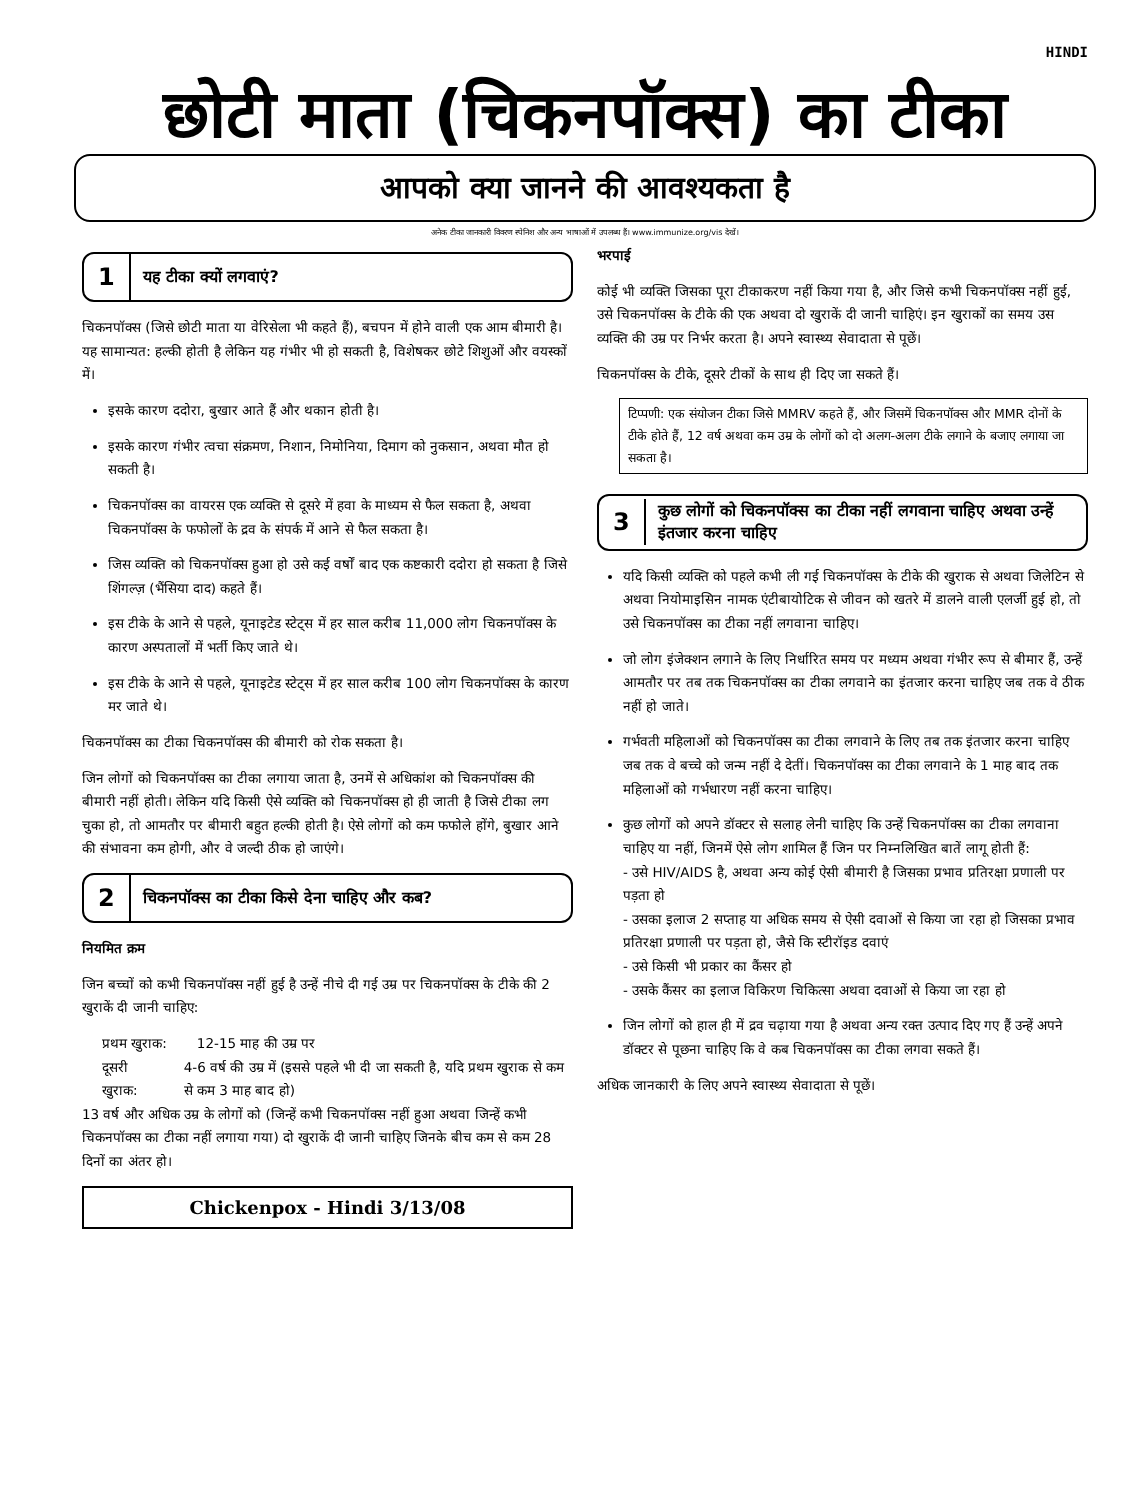HINDI
छोटी माता (चिकनपॉक्स) का टीका
आपको क्या जानने की आवश्यकता है
अनेक टीका जानकारी विवरण स्पेनिश और अन्य भाषाओं में उपलब्ध हैं। www.immunize.org/vis देखें।
1 यह टीका क्यों लगवाएं?
चिकनपॉक्स (जिसे छोटी माता या वेरिसेला भी कहते हैं), बचपन में होने वाली एक आम बीमारी है। यह सामान्यत: हल्की होती है लेकिन यह गंभीर भी हो सकती है, विशेषकर छोटे शिशुओं और वयस्कों में।
इसके कारण ददोरा, बुखार आते हैं और थकान होती है।
इसके कारण गंभीर त्वचा संक्रमण, निशान, निमोनिया, दिमाग को नुकसान, अथवा मौत हो सकती है।
चिकनपॉक्स का वायरस एक व्यक्ति से दूसरे में हवा के माध्यम से फैल सकता है, अथवा चिकनपॉक्स के फफोलों के द्रव के संपर्क में आने से फैल सकता है।
जिस व्यक्ति को चिकनपॉक्स हुआ हो उसे कई वर्षों बाद एक कष्टकारी ददोरा हो सकता है जिसे शिंगल्ज़ (भैंसिया दाद) कहते हैं।
इस टीके के आने से पहले, यूनाइटेड स्टेट्स में हर साल करीब 11,000 लोग चिकनपॉक्स के कारण अस्पतालों में भर्ती किए जाते थे।
इस टीके के आने से पहले, यूनाइटेड स्टेट्स में हर साल करीब 100 लोग चिकनपॉक्स के कारण मर जाते थे।
चिकनपॉक्स का टीका चिकनपॉक्स की बीमारी को रोक सकता है।
जिन लोगों को चिकनपॉक्स का टीका लगाया जाता है, उनमें से अधिकांश को चिकनपॉक्स की बीमारी नहीं होती। लेकिन यदि किसी ऐसे व्यक्ति को चिकनपॉक्स हो ही जाती है जिसे टीका लग चुका हो, तो आमतौर पर बीमारी बहुत हल्की होती है। ऐसे लोगों को कम फफोले होंगे, बुखार आने की संभावना कम होगी, और वे जल्दी ठीक हो जाएंगे।
2 चिकनपॉक्स का टीका किसे देना चाहिए और कब?
नियमित क्रम
जिन बच्चों को कभी चिकनपॉक्स नहीं हुई है उन्हें नीचे दी गई उम्र पर चिकनपॉक्स के टीके की 2 खुराकें दी जानी चाहिए:
प्रथम खुराक: 12-15 माह की उम्र पर
दूसरी खुराक: 4-6 वर्ष की उम्र में (इससे पहले भी दी जा सकती है, यदि प्रथम खुराक से कम से कम 3 माह बाद हो)
13 वर्ष और अधिक उम्र के लोगों को (जिन्हें कभी चिकनपॉक्स नहीं हुआ अथवा जिन्हें कभी चिकनपॉक्स का टीका नहीं लगाया गया) दो खुराकें दी जानी चाहिए जिनके बीच कम से कम 28 दिनों का अंतर हो।
Chickenpox - Hindi 3/13/08
भरपाई
कोई भी व्यक्ति जिसका पूरा टीकाकरण नहीं किया गया है, और जिसे कभी चिकनपॉक्स नहीं हुई, उसे चिकनपॉक्स के टीके की एक अथवा दो खुराकें दी जानी चाहिएं। इन खुराकों का समय उस व्यक्ति की उम्र पर निर्भर करता है। अपने स्वास्थ्य सेवादाता से पूछें।
चिकनपॉक्स के टीके, दूसरे टीकों के साथ ही दिए जा सकते हैं।
टिप्पणी: एक संयोजन टीका जिसे MMRV कहते हैं, और जिसमें चिकनपॉक्स और MMR दोनों के टीके होते हैं, 12 वर्ष अथवा कम उम्र के लोगों को दो अलग-अलग टीके लगाने के बजाए लगाया जा सकता है।
3 कुछ लोगों को चिकनपॉक्स का टीका नहीं लगवाना चाहिए अथवा उन्हें इंतजार करना चाहिए
यदि किसी व्यक्ति को पहले कभी ली गई चिकनपॉक्स के टीके की खुराक से अथवा जिलेटिन से अथवा नियोमाइसिन नामक एंटीबायोटिक से जीवन को खतरे में डालने वाली एलर्जी हुई हो, तो उसे चिकनपॉक्स का टीका नहीं लगवाना चाहिए।
जो लोग इंजेक्शन लगाने के लिए निर्धारित समय पर मध्यम अथवा गंभीर रूप से बीमार हैं, उन्हें आमतौर पर तब तक चिकनपॉक्स का टीका लगवाने का इंतजार करना चाहिए जब तक वे ठीक नहीं हो जाते।
गर्भवती महिलाओं को चिकनपॉक्स का टीका लगवाने के लिए तब तक इंतजार करना चाहिए जब तक वे बच्चे को जन्म नहीं दे देतीं। चिकनपॉक्स का टीका लगवाने के 1 माह बाद तक महिलाओं को गर्भधारण नहीं करना चाहिए।
कुछ लोगों को अपने डॉक्टर से सलाह लेनी चाहिए कि उन्हें चिकनपॉक्स का टीका लगवाना चाहिए या नहीं, जिनमें ऐसे लोग शामिल हैं जिन पर निम्नलिखित बातें लागू होती हैं:
- उसे HIV/AIDS है, अथवा अन्य कोई ऐसी बीमारी है जिसका प्रभाव प्रतिरक्षा प्रणाली पर पड़ता हो
- उसका इलाज 2 सप्ताह या अधिक समय से ऐसी दवाओं से किया जा रहा हो जिसका प्रभाव प्रतिरक्षा प्रणाली पर पड़ता हो, जैसे कि स्टीरॉइड दवाएं
- उसे किसी भी प्रकार का कैंसर हो
- उसके कैंसर का इलाज विकिरण चिकित्सा अथवा दवाओं से किया जा रहा हो
जिन लोगों को हाल ही में द्रव चढ़ाया गया है अथवा अन्य रक्त उत्पाद दिए गए हैं उन्हें अपने डॉक्टर से पूछना चाहिए कि वे कब चिकनपॉक्स का टीका लगवा सकते हैं।
अधिक जानकारी के लिए अपने स्वास्थ्य सेवादाता से पूछें।